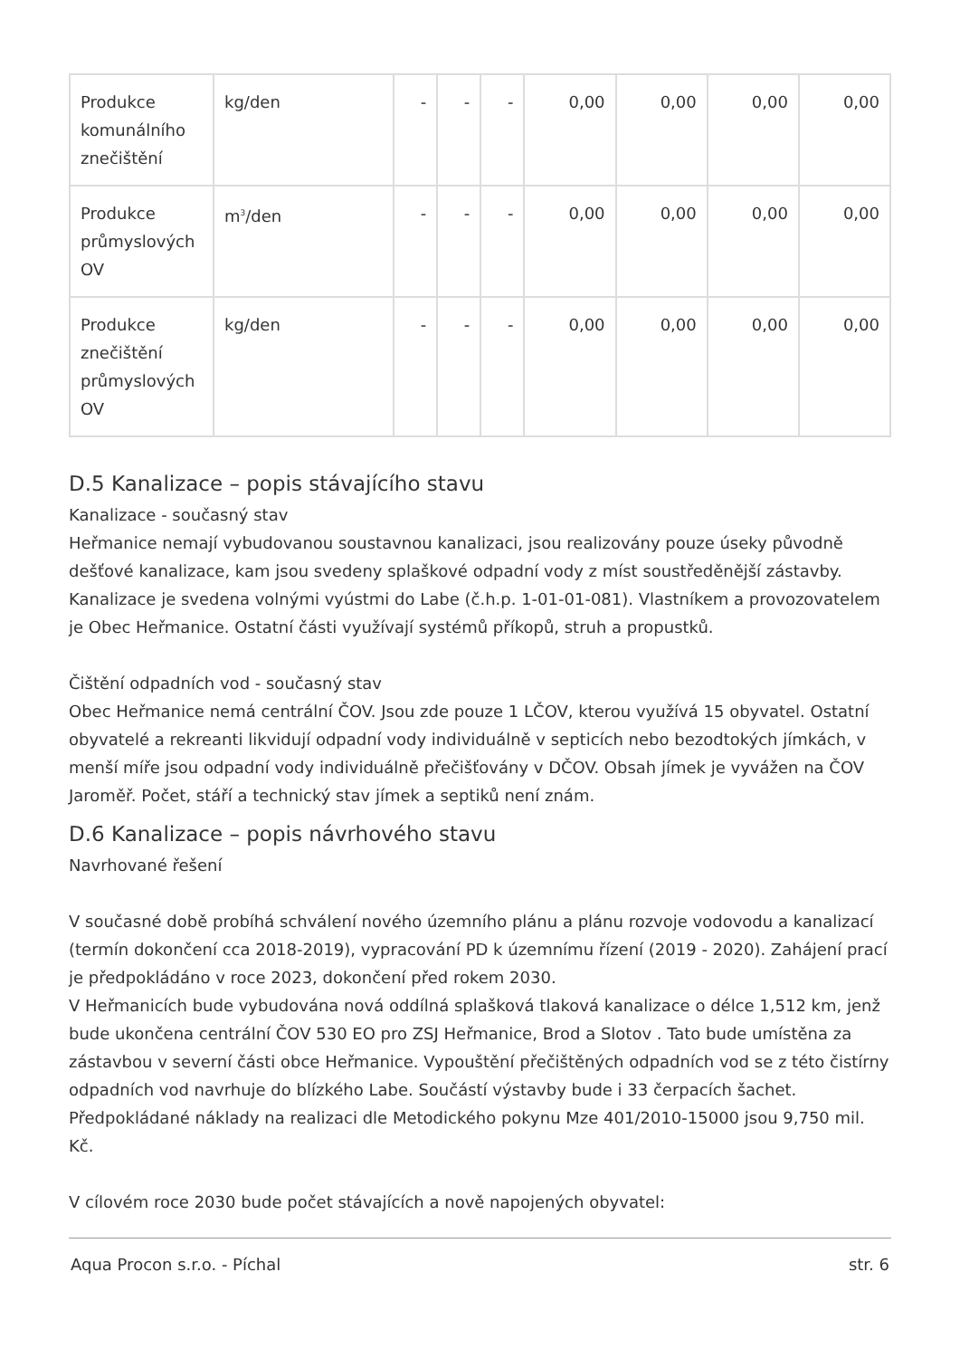| Produkce komunálního znečištění | kg/den | - | - | - | 0,00 | 0,00 | 0,00 | 0,00 |
| Produkce průmyslových OV | m<sup>3</sup>/den | - | - | - | 0,00 | 0,00 | 0,00 | 0,00 |
| Produkce znečištění průmyslových OV | kg/den | - | - | - | 0,00 | 0,00 | 0,00 | 0,00 |
D.5 Kanalizace – popis stávajícího stavu
Kanalizace - současný stav
Heřmanice nemají vybudovanou soustavnou kanalizaci, jsou realizovány pouze úseky původně dešťové kanalizace, kam jsou svedeny splaškové odpadní vody z míst soustředěnější zástavby. Kanalizace je svedena volnými vyústmi do Labe (č.h.p. 1-01-01-081). Vlastníkem a provozovatelem je Obec Heřmanice. Ostatní části využívají systémů příkopů, struh a propustků.
Čištění odpadních vod - současný stav
Obec Heřmanice nemá centrální ČOV. Jsou zde pouze 1 LČOV, kterou využívá 15 obyvatel. Ostatní obyvatelé a rekreanti likvidují odpadní vody individuálně v septicích nebo bezodtokých jímkách, v menší míře jsou odpadní vody individuálně přečišťovány v DČOV. Obsah jímek je vyvážen na ČOV Jaroměř. Počet, stáří a technický stav jímek a septiků není znám.
D.6 Kanalizace – popis návrhového stavu
Navrhované řešení
V současné době probíhá schválení nového územního plánu a plánu rozvoje vodovodu a kanalizací (termín dokončení cca 2018-2019), vypracování PD k územnímu řízení (2019 - 2020). Zahájení prací je předpokládáno v roce 2023, dokončení před rokem 2030.
V Heřmanicích bude vybudována nová oddílná splašková tlaková kanalizace o délce 1,512 km, jenž bude ukončena centrální ČOV 530 EO pro ZSJ Heřmanice, Brod a Slotov . Tato bude umístěna za zástavbou v severní části obce Heřmanice. Vypouštění přečištěných odpadních vod se z této čistírny odpadních vod navrhuje do blízkého Labe. Součástí výstavby bude i 33 čerpacích šachet. Předpokládané náklady na realizaci dle Metodického pokynu Mze 401/2010-15000 jsou 9,750 mil. Kč.
V cílovém roce 2030 bude počet stávajících a nově napojených obyvatel:
Aqua Procon s.r.o. - Píchal str. 6